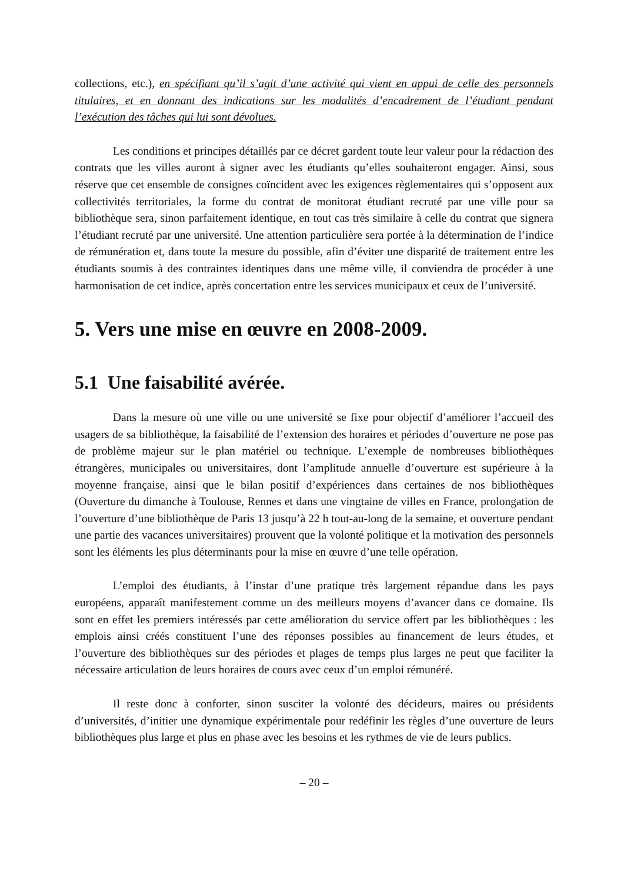collections, etc.), en spécifiant qu’il s’agit d’une activité qui vient en appui de celle des personnels titulaires, et en donnant des indications sur les modalités d’encadrement de l’étudiant pendant l’exécution des tâches qui lui sont dévolues.
Les conditions et principes détaillés par ce décret gardent toute leur valeur pour la rédaction des contrats que les villes auront à signer avec les étudiants qu’elles souhaiteront engager. Ainsi, sous réserve que cet ensemble de consignes coïncident avec les exigences règlementaires qui s’opposent aux collectivités territoriales, la forme du contrat de monitorat étudiant recruté par une ville pour sa bibliothèque sera, sinon parfaitement identique, en tout cas très similaire à celle du contrat que signera l’étudiant recruté par une université. Une attention particulière sera portée à la détermination de l’indice de rémunération et, dans toute la mesure du possible, afin d’éviter une disparité de traitement entre les étudiants soumis à des contraintes identiques dans une même ville, il conviendra de procéder à une harmonisation de cet indice, après concertation entre les services municipaux et ceux de l’université.
5. Vers une mise en œuvre en 2008-2009.
5.1 Une faisabilité avérée.
Dans la mesure où une ville ou une université se fixe pour objectif d’améliorer l’accueil des usagers de sa bibliothèque, la faisabilité de l’extension des horaires et périodes d’ouverture ne pose pas de problème majeur sur le plan matériel ou technique. L’exemple de nombreuses bibliothèques étrangères, municipales ou universitaires, dont l’amplitude annuelle d’ouverture est supérieure à la moyenne française, ainsi que le bilan positif d’expériences dans certaines de nos bibliothèques (Ouverture du dimanche à Toulouse, Rennes et dans une vingtaine de villes en France, prolongation de l’ouverture d’une bibliothèque de Paris 13 jusqu’à 22 h tout-au-long de la semaine, et ouverture pendant une partie des vacances universitaires) prouvent que la volonté politique et la motivation des personnels sont les éléments les plus déterminants pour la mise en œuvre d’une telle opération.
L’emploi des étudiants, à l’instar d’une pratique très largement répandue dans les pays européens, apparaît manifestement comme un des meilleurs moyens d’avancer dans ce domaine. Ils sont en effet les premiers intéressés par cette amélioration du service offert par les bibliothèques : les emplois ainsi créés constituent l’une des réponses possibles au financement de leurs études, et l’ouverture des bibliothèques sur des périodes et plages de temps plus larges ne peut que faciliter la nécessaire articulation de leurs horaires de cours avec ceux d’un emploi rémunéré.
Il reste donc à conforter, sinon susciter la volonté des décideurs, maires ou présidents d’universités, d’initier une dynamique expérimentale pour redéfinir les règles d’une ouverture de leurs bibliothèques plus large et plus en phase avec les besoins et les rythmes de vie de leurs publics.
– 20 –